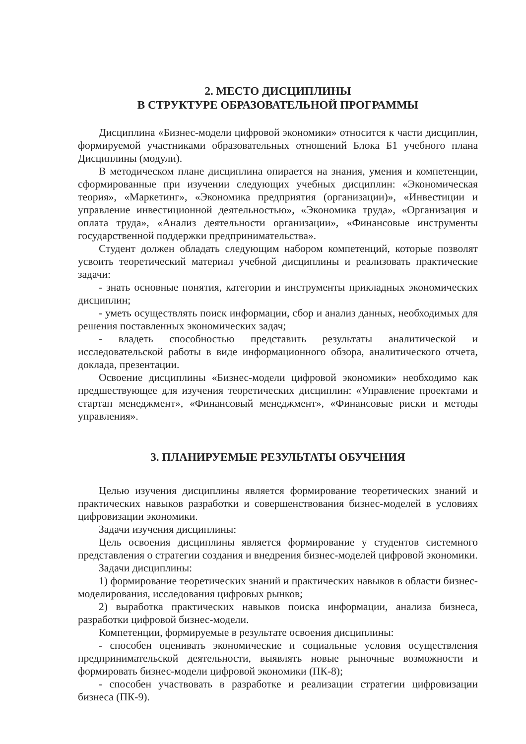2. МЕСТО ДИСЦИПЛИНЫ
В СТРУКТУРЕ ОБРАЗОВАТЕЛЬНОЙ ПРОГРАММЫ
Дисциплина «Бизнес-модели цифровой экономики» относится к части дисциплин, формируемой участниками образовательных отношений Блока Б1 учебного плана Дисциплины (модули).
В методическом плане дисциплина опирается на знания, умения и компетенции, сформированные при изучении следующих учебных дисциплин: «Экономическая теория», «Маркетинг», «Экономика предприятия (организации)», «Инвестиции и управление инвестиционной деятельностью», «Экономика труда», «Организация и оплата труда», «Анализ деятельности организации», «Финансовые инструменты государственной поддержки предпринимательства».
Студент должен обладать следующим набором компетенций, которые позволят усвоить теоретический материал учебной дисциплины и реализовать практические задачи:
- знать основные понятия, категории и инструменты прикладных экономических дисциплин;
- уметь осуществлять поиск информации, сбор и анализ данных, необходимых для решения поставленных экономических задач;
- владеть способностью представить результаты аналитической и исследовательской работы в виде информационного обзора, аналитического отчета, доклада, презентации.
Освоение дисциплины «Бизнес-модели цифровой экономики» необходимо как предшествующее для изучения теоретических дисциплин: «Управление проектами и стартап менеджмент», «Финансовый менеджмент», «Финансовые риски и методы управления».
3. ПЛАНИРУЕМЫЕ РЕЗУЛЬТАТЫ ОБУЧЕНИЯ
Целью изучения дисциплины является формирование теоретических знаний и практических навыков разработки и совершенствования бизнес-моделей в условиях цифровизации экономики.
Задачи изучения дисциплины:
Цель освоения дисциплины является формирование у студентов системного представления о стратегии создания и внедрения бизнес-моделей цифровой экономики.
Задачи дисциплины:
1) формирование теоретических знаний и практических навыков в области бизнес-моделирования, исследования цифровых рынков;
2) выработка практических навыков поиска информации, анализа бизнеса, разработки цифровой бизнес-модели.
Компетенции, формируемые в результате освоения дисциплины:
- способен оценивать экономические и социальные условия осуществления предпринимательской деятельности, выявлять новые рыночные возможности и формировать бизнес-модели цифровой экономики (ПК-8);
- способен участвовать в разработке и реализации стратегии цифровизации бизнеса (ПК-9).